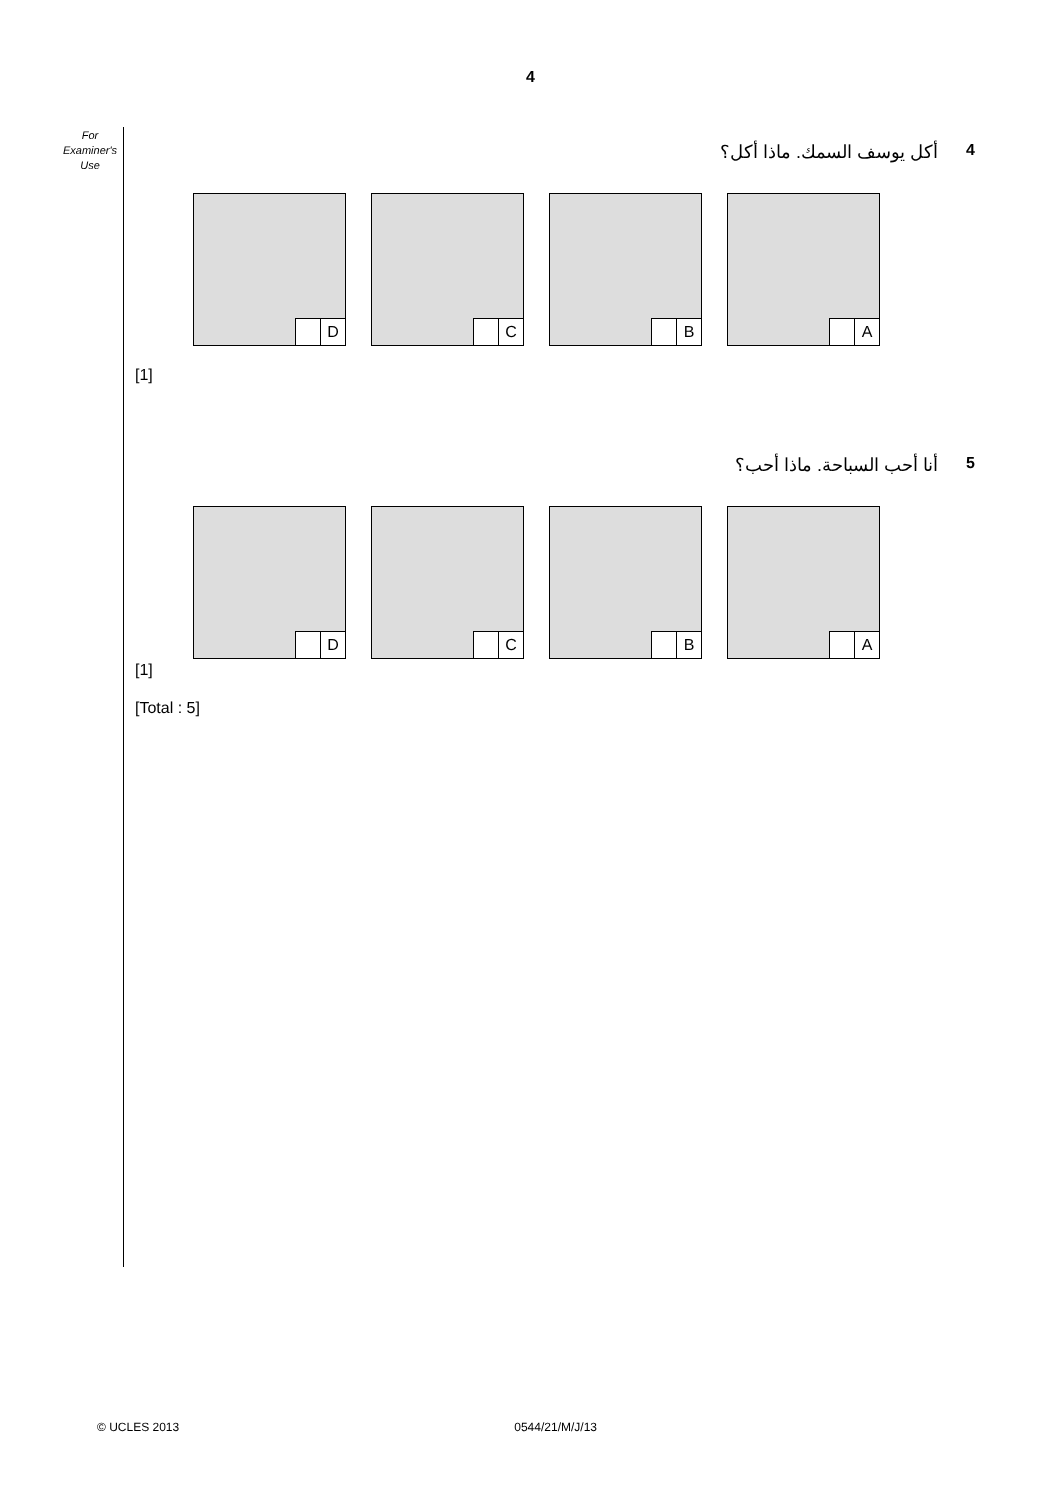4
For Examiner's Use
4 أكل يوسف السمك. ماذا أكل؟
A
B
C
D
[1]
5 أنا أحب السباحة. ماذا أحب؟
A
B
C
D
[1]
[Total : 5]
© UCLES 2013 0544/21/M/J/13